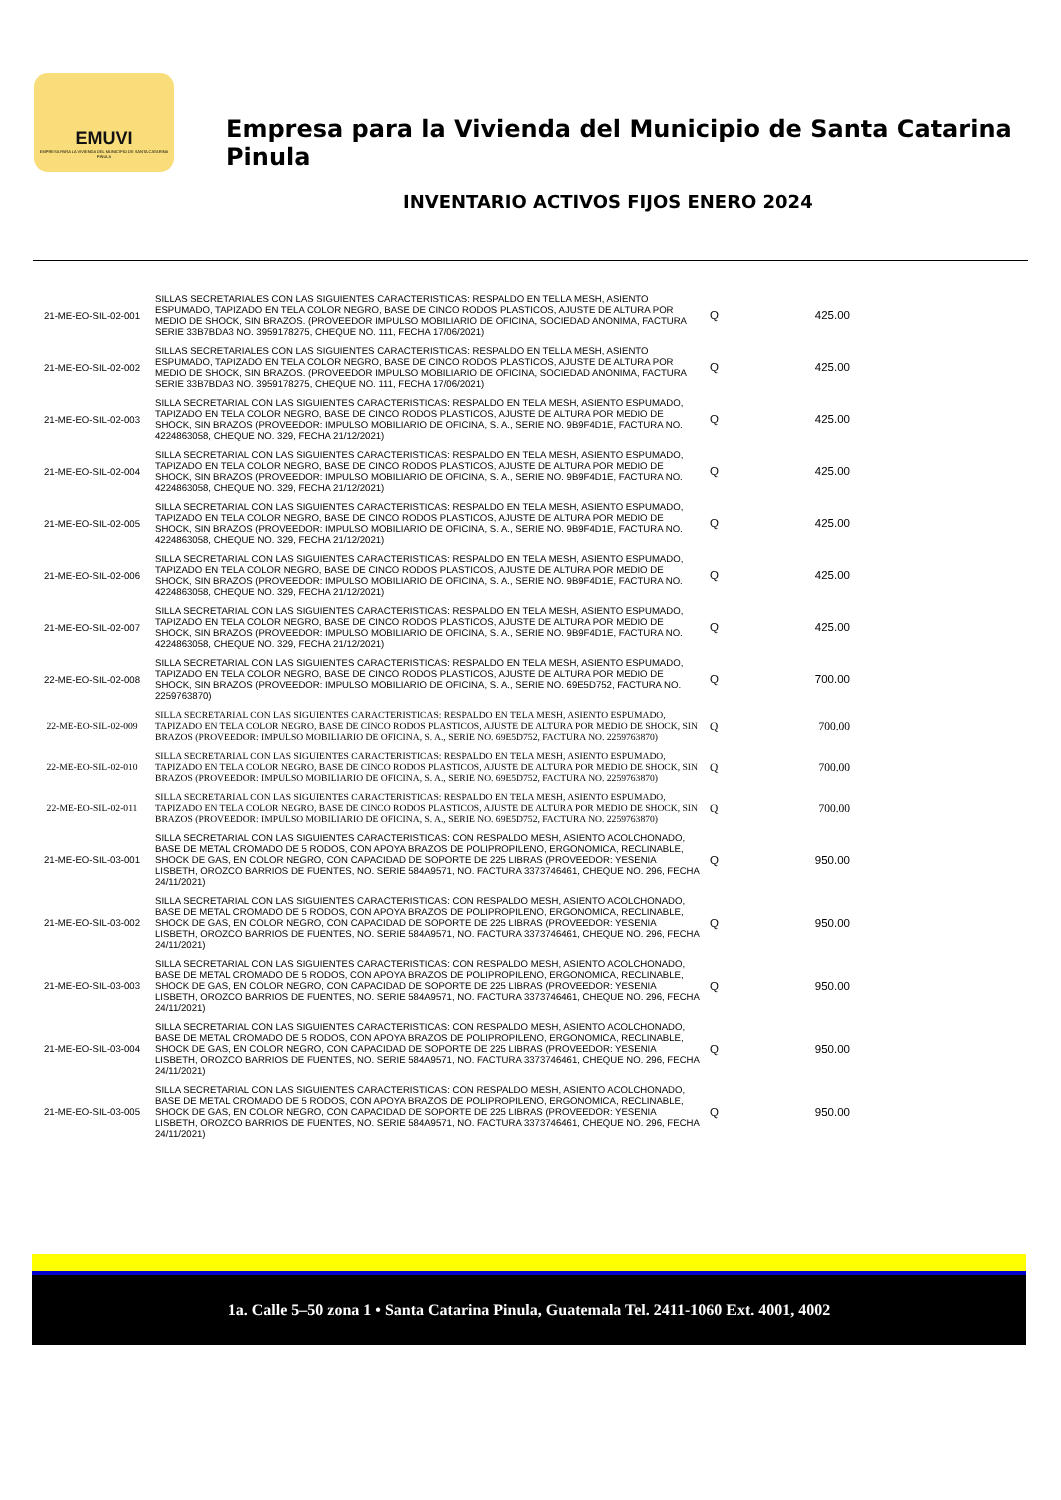EMUVI
EMPRESA PARA LA VIVIENDA DEL MUNICIPIO DE SANTA CATARINA PINULA
Empresa para la Vivienda del Municipio de Santa Catarina Pinula
INVENTARIO ACTIVOS FIJOS ENERO 2024
| 21-ME-EO-SIL-02-001 | SILLAS SECRETARIALES CON LAS SIGUIENTES CARACTERISTICAS: RESPALDO EN TELLA MESH, ASIENTO ESPUMADO, TAPIZADO EN TELA COLOR NEGRO, BASE DE CINCO RODOS PLASTICOS, AJUSTE DE ALTURA POR MEDIO DE SHOCK, SIN BRAZOS. (PROVEEDOR IMPULSO MOBILIARIO DE OFICINA, SOCIEDAD ANONIMA, FACTURA SERIE 33B7BDA3 NO. 3959178275, CHEQUE NO. 111, FECHA 17/06/2021) | Q | 425.00 |
| 21-ME-EO-SIL-02-002 | SILLAS SECRETARIALES CON LAS SIGUIENTES CARACTERISTICAS: RESPALDO EN TELLA MESH, ASIENTO ESPUMADO, TAPIZADO EN TELA COLOR NEGRO, BASE DE CINCO RODOS PLASTICOS, AJUSTE DE ALTURA POR MEDIO DE SHOCK, SIN BRAZOS. (PROVEEDOR IMPULSO MOBILIARIO DE OFICINA, SOCIEDAD ANONIMA, FACTURA SERIE 33B7BDA3 NO. 3959178275, CHEQUE NO. 111, FECHA 17/06/2021) | Q | 425.00 |
| 21-ME-EO-SIL-02-003 | SILLA SECRETARIAL CON LAS SIGUIENTES CARACTERISTICAS: RESPALDO EN TELA MESH, ASIENTO ESPUMADO, TAPIZADO EN TELA COLOR NEGRO, BASE DE CINCO RODOS PLASTICOS, AJUSTE DE ALTURA POR MEDIO DE SHOCK, SIN BRAZOS (PROVEEDOR: IMPULSO MOBILIARIO DE OFICINA, S. A., SERIE NO. 9B9F4D1E, FACTURA NO. 4224863058, CHEQUE NO. 329, FECHA 21/12/2021) | Q | 425.00 |
| 21-ME-EO-SIL-02-004 | SILLA SECRETARIAL CON LAS SIGUIENTES CARACTERISTICAS: RESPALDO EN TELA MESH, ASIENTO ESPUMADO, TAPIZADO EN TELA COLOR NEGRO, BASE DE CINCO RODOS PLASTICOS, AJUSTE DE ALTURA POR MEDIO DE SHOCK, SIN BRAZOS (PROVEEDOR: IMPULSO MOBILIARIO DE OFICINA, S. A., SERIE NO. 9B9F4D1E, FACTURA NO. 4224863058, CHEQUE NO. 329, FECHA 21/12/2021) | Q | 425.00 |
| 21-ME-EO-SIL-02-005 | SILLA SECRETARIAL CON LAS SIGUIENTES CARACTERISTICAS: RESPALDO EN TELA MESH, ASIENTO ESPUMADO, TAPIZADO EN TELA COLOR NEGRO, BASE DE CINCO RODOS PLASTICOS, AJUSTE DE ALTURA POR MEDIO DE SHOCK, SIN BRAZOS (PROVEEDOR: IMPULSO MOBILIARIO DE OFICINA, S. A., SERIE NO. 9B9F4D1E, FACTURA NO. 4224863058, CHEQUE NO. 329, FECHA 21/12/2021) | Q | 425.00 |
| 21-ME-EO-SIL-02-006 | SILLA SECRETARIAL CON LAS SIGUIENTES CARACTERISTICAS: RESPALDO EN TELA MESH, ASIENTO ESPUMADO, TAPIZADO EN TELA COLOR NEGRO, BASE DE CINCO RODOS PLASTICOS, AJUSTE DE ALTURA POR MEDIO DE SHOCK, SIN BRAZOS (PROVEEDOR: IMPULSO MOBILIARIO DE OFICINA, S. A., SERIE NO. 9B9F4D1E, FACTURA NO. 4224863058, CHEQUE NO. 329, FECHA 21/12/2021) | Q | 425.00 |
| 21-ME-EO-SIL-02-007 | SILLA SECRETARIAL CON LAS SIGUIENTES CARACTERISTICAS: RESPALDO EN TELA MESH, ASIENTO ESPUMADO, TAPIZADO EN TELA COLOR NEGRO, BASE DE CINCO RODOS PLASTICOS, AJUSTE DE ALTURA POR MEDIO DE SHOCK, SIN BRAZOS (PROVEEDOR: IMPULSO MOBILIARIO DE OFICINA, S. A., SERIE NO. 9B9F4D1E, FACTURA NO. 4224863058, CHEQUE NO. 329, FECHA 21/12/2021) | Q | 425.00 |
| 22-ME-EO-SIL-02-008 | SILLA SECRETARIAL CON LAS SIGUIENTES CARACTERISTICAS: RESPALDO EN TELA MESH, ASIENTO ESPUMADO, TAPIZADO EN TELA COLOR NEGRO, BASE DE CINCO RODOS PLASTICOS, AJUSTE DE ALTURA POR MEDIO DE SHOCK, SIN BRAZOS (PROVEEDOR: IMPULSO MOBILIARIO DE OFICINA, S. A., SERIE NO. 69E5D752, FACTURA NO. 2259763870) | Q | 700.00 |
| 22-ME-EO-SIL-02-009 | SILLA SECRETARIAL CON LAS SIGUIENTES CARACTERISTICAS: RESPALDO EN TELA MESH, ASIENTO ESPUMADO, TAPIZADO EN TELA COLOR NEGRO, BASE DE CINCO RODOS PLASTICOS, AJUSTE DE ALTURA POR MEDIO DE SHOCK, SIN BRAZOS (PROVEEDOR: IMPULSO MOBILIARIO DE OFICINA, S. A., SERIE NO. 69E5D752, FACTURA NO. 2259763870) | Q | 700.00 |
| 22-ME-EO-SIL-02-010 | SILLA SECRETARIAL CON LAS SIGUIENTES CARACTERISTICAS: RESPALDO EN TELA MESH, ASIENTO ESPUMADO, TAPIZADO EN TELA COLOR NEGRO, BASE DE CINCO RODOS PLASTICOS, AJUSTE DE ALTURA POR MEDIO DE SHOCK, SIN BRAZOS (PROVEEDOR: IMPULSO MOBILIARIO DE OFICINA, S. A., SERIE NO. 69E5D752, FACTURA NO. 2259763870) | Q | 700.00 |
| 22-ME-EO-SIL-02-011 | SILLA SECRETARIAL CON LAS SIGUIENTES CARACTERISTICAS: RESPALDO EN TELA MESH, ASIENTO ESPUMADO, TAPIZADO EN TELA COLOR NEGRO, BASE DE CINCO RODOS PLASTICOS, AJUSTE DE ALTURA POR MEDIO DE SHOCK, SIN BRAZOS (PROVEEDOR: IMPULSO MOBILIARIO DE OFICINA, S. A., SERIE NO. 69E5D752, FACTURA NO. 2259763870) | Q | 700.00 |
| 21-ME-EO-SIL-03-001 | SILLA SECRETARIAL CON LAS SIGUIENTES CARACTERISTICAS: CON RESPALDO MESH, ASIENTO ACOLCHONADO, BASE DE METAL CROMADO DE 5 RODOS, CON APOYA BRAZOS DE POLIPROPILENO, ERGONOMICA, RECLINABLE, SHOCK DE GAS, EN COLOR NEGRO, CON CAPACIDAD DE SOPORTE DE 225 LIBRAS (PROVEEDOR: YESENIA LISBETH, OROZCO BARRIOS DE FUENTES, NO. SERIE 584A9571, NO. FACTURA 3373746461, CHEQUE NO. 296, FECHA 24/11/2021) | Q | 950.00 |
| 21-ME-EO-SIL-03-002 | SILLA SECRETARIAL CON LAS SIGUIENTES CARACTERISTICAS: CON RESPALDO MESH, ASIENTO ACOLCHONADO, BASE DE METAL CROMADO DE 5 RODOS, CON APOYA BRAZOS DE POLIPROPILENO, ERGONOMICA, RECLINABLE, SHOCK DE GAS, EN COLOR NEGRO, CON CAPACIDAD DE SOPORTE DE 225 LIBRAS (PROVEEDOR: YESENIA LISBETH, OROZCO BARRIOS DE FUENTES, NO. SERIE 584A9571, NO. FACTURA 3373746461, CHEQUE NO. 296, FECHA 24/11/2021) | Q | 950.00 |
| 21-ME-EO-SIL-03-003 | SILLA SECRETARIAL CON LAS SIGUIENTES CARACTERISTICAS: CON RESPALDO MESH, ASIENTO ACOLCHONADO, BASE DE METAL CROMADO DE 5 RODOS, CON APOYA BRAZOS DE POLIPROPILENO, ERGONOMICA, RECLINABLE, SHOCK DE GAS, EN COLOR NEGRO, CON CAPACIDAD DE SOPORTE DE 225 LIBRAS (PROVEEDOR: YESENIA LISBETH, OROZCO BARRIOS DE FUENTES, NO. SERIE 584A9571, NO. FACTURA 3373746461, CHEQUE NO. 296, FECHA 24/11/2021) | Q | 950.00 |
| 21-ME-EO-SIL-03-004 | SILLA SECRETARIAL CON LAS SIGUIENTES CARACTERISTICAS: CON RESPALDO MESH, ASIENTO ACOLCHONADO, BASE DE METAL CROMADO DE 5 RODOS, CON APOYA BRAZOS DE POLIPROPILENO, ERGONOMICA, RECLINABLE, SHOCK DE GAS, EN COLOR NEGRO, CON CAPACIDAD DE SOPORTE DE 225 LIBRAS (PROVEEDOR: YESENIA LISBETH, OROZCO BARRIOS DE FUENTES, NO. SERIE 584A9571, NO. FACTURA 3373746461, CHEQUE NO. 296, FECHA 24/11/2021) | Q | 950.00 |
| 21-ME-EO-SIL-03-005 | SILLA SECRETARIAL CON LAS SIGUIENTES CARACTERISTICAS: CON RESPALDO MESH, ASIENTO ACOLCHONADO, BASE DE METAL CROMADO DE 5 RODOS, CON APOYA BRAZOS DE POLIPROPILENO, ERGONOMICA, RECLINABLE, SHOCK DE GAS, EN COLOR NEGRO, CON CAPACIDAD DE SOPORTE DE 225 LIBRAS (PROVEEDOR: YESENIA LISBETH, OROZCO BARRIOS DE FUENTES, NO. SERIE 584A9571, NO. FACTURA 3373746461, CHEQUE NO. 296, FECHA 24/11/2021) | Q | 950.00 |
1a. Calle 5–50 zona 1 • Santa Catarina Pinula, Guatemala Tel. 2411-1060 Ext. 4001, 4002